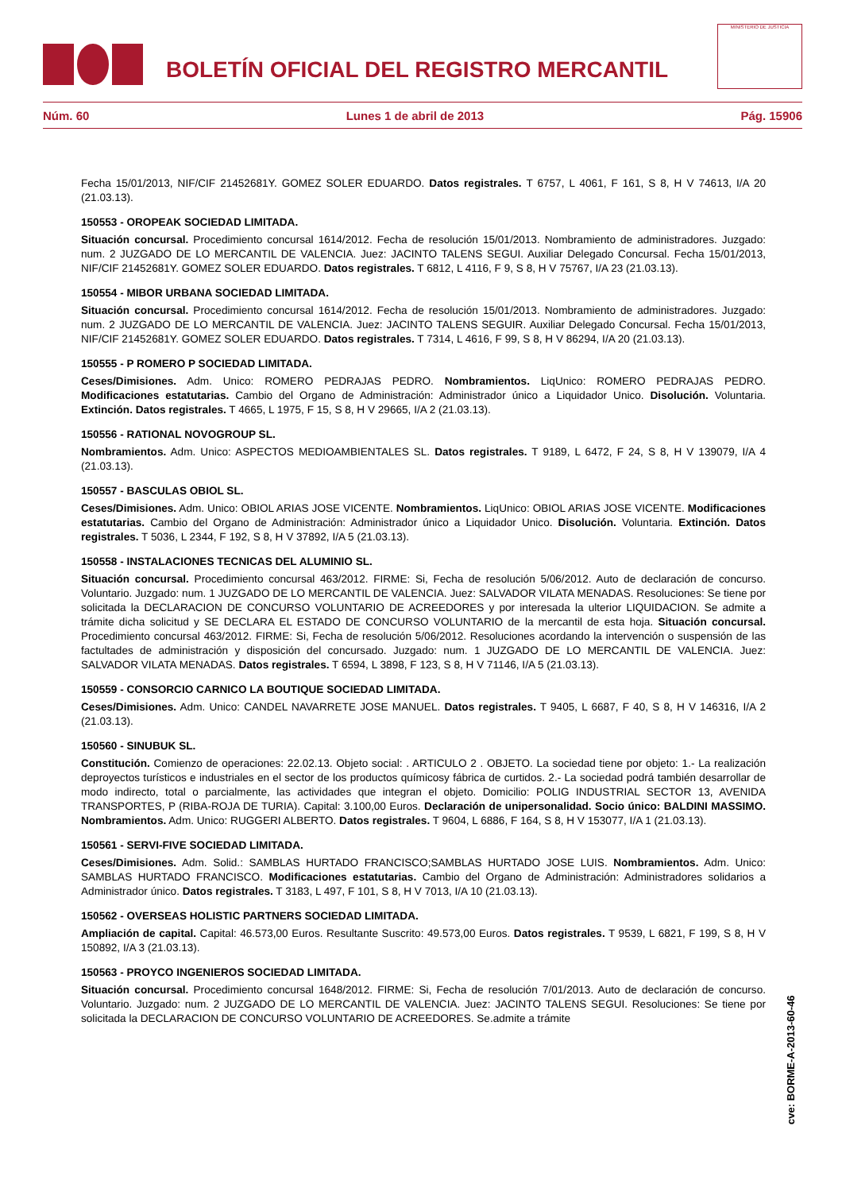BOLETÍN OFICIAL DEL REGISTRO MERCANTIL
MINISTERIO DE JUSTICIA
Núm. 60 Lunes 1 de abril de 2013 Pág. 15906
Fecha 15/01/2013, NIF/CIF 21452681Y. GOMEZ SOLER EDUARDO. Datos registrales. T 6757, L 4061, F 161, S 8, H V 74613, I/A 20 (21.03.13).
150553 - OROPEAK SOCIEDAD LIMITADA.
Situación concursal. Procedimiento concursal 1614/2012. Fecha de resolución 15/01/2013. Nombramiento de administradores. Juzgado: num. 2 JUZGADO DE LO MERCANTIL DE VALENCIA. Juez: JACINTO TALENS SEGUI. Auxiliar Delegado Concursal. Fecha 15/01/2013, NIF/CIF 21452681Y. GOMEZ SOLER EDUARDO. Datos registrales. T 6812, L 4116, F 9, S 8, H V 75767, I/A 23 (21.03.13).
150554 - MIBOR URBANA SOCIEDAD LIMITADA.
Situación concursal. Procedimiento concursal 1614/2012. Fecha de resolución 15/01/2013. Nombramiento de administradores. Juzgado: num. 2 JUZGADO DE LO MERCANTIL DE VALENCIA. Juez: JACINTO TALENS SEGUIR. Auxiliar Delegado Concursal. Fecha 15/01/2013, NIF/CIF 21452681Y. GOMEZ SOLER EDUARDO. Datos registrales. T 7314, L 4616, F 99, S 8, H V 86294, I/A 20 (21.03.13).
150555 - P ROMERO P SOCIEDAD LIMITADA.
Ceses/Dimisiones. Adm. Unico: ROMERO PEDRAJAS PEDRO. Nombramientos. LiqUnico: ROMERO PEDRAJAS PEDRO. Modificaciones estatutarias. Cambio del Organo de Administración: Administrador único a Liquidador Unico. Disolución. Voluntaria. Extinción. Datos registrales. T 4665, L 1975, F 15, S 8, H V 29665, I/A 2 (21.03.13).
150556 - RATIONAL NOVOGROUP SL.
Nombramientos. Adm. Unico: ASPECTOS MEDIOAMBIENTALES SL. Datos registrales. T 9189, L 6472, F 24, S 8, H V 139079, I/A 4 (21.03.13).
150557 - BASCULAS OBIOL SL.
Ceses/Dimisiones. Adm. Unico: OBIOL ARIAS JOSE VICENTE. Nombramientos. LiqUnico: OBIOL ARIAS JOSE VICENTE. Modificaciones estatutarias. Cambio del Organo de Administración: Administrador único a Liquidador Unico. Disolución. Voluntaria. Extinción. Datos registrales. T 5036, L 2344, F 192, S 8, H V 37892, I/A 5 (21.03.13).
150558 - INSTALACIONES TECNICAS DEL ALUMINIO SL.
Situación concursal. Procedimiento concursal 463/2012. FIRME: Si, Fecha de resolución 5/06/2012. Auto de declaración de concurso. Voluntario. Juzgado: num. 1 JUZGADO DE LO MERCANTIL DE VALENCIA. Juez: SALVADOR VILATA MENADAS. Resoluciones: Se tiene por solicitada la DECLARACION DE CONCURSO VOLUNTARIO DE ACREEDORES y por interesada la ulterior LIQUIDACION. Se admite a trámite dicha solicitud y SE DECLARA EL ESTADO DE CONCURSO VOLUNTARIO de la mercantil de esta hoja. Situación concursal. Procedimiento concursal 463/2012. FIRME: Si, Fecha de resolución 5/06/2012. Resoluciones acordando la intervención o suspensión de las factultades de administración y disposición del concursado. Juzgado: num. 1 JUZGADO DE LO MERCANTIL DE VALENCIA. Juez: SALVADOR VILATA MENADAS. Datos registrales. T 6594, L 3898, F 123, S 8, H V 71146, I/A 5 (21.03.13).
150559 - CONSORCIO CARNICO LA BOUTIQUE SOCIEDAD LIMITADA.
Ceses/Dimisiones. Adm. Unico: CANDEL NAVARRETE JOSE MANUEL. Datos registrales. T 9405, L 6687, F 40, S 8, H V 146316, I/A 2 (21.03.13).
150560 - SINUBUK SL.
Constitución. Comienzo de operaciones: 22.02.13. Objeto social: . ARTICULO 2 . OBJETO. La sociedad tiene por objeto: 1.- La realización deproyectos turísticos e industriales en el sector de los productos químicosy fábrica de curtidos. 2.- La sociedad podrá también desarrollar de modo indirecto, total o parcialmente, las actividades que integran el objeto. Domicilio: POLIG INDUSTRIAL SECTOR 13, AVENIDA TRANSPORTES, P (RIBA-ROJA DE TURIA). Capital: 3.100,00 Euros. Declaración de unipersonalidad. Socio único: BALDINI MASSIMO. Nombramientos. Adm. Unico: RUGGERI ALBERTO. Datos registrales. T 9604, L 6886, F 164, S 8, H V 153077, I/A 1 (21.03.13).
150561 - SERVI-FIVE SOCIEDAD LIMITADA.
Ceses/Dimisiones. Adm. Solid.: SAMBLAS HURTADO FRANCISCO;SAMBLAS HURTADO JOSE LUIS. Nombramientos. Adm. Unico: SAMBLAS HURTADO FRANCISCO. Modificaciones estatutarias. Cambio del Organo de Administración: Administradores solidarios a Administrador único. Datos registrales. T 3183, L 497, F 101, S 8, H V 7013, I/A 10 (21.03.13).
150562 - OVERSEAS HOLISTIC PARTNERS SOCIEDAD LIMITADA.
Ampliación de capital. Capital: 46.573,00 Euros. Resultante Suscrito: 49.573,00 Euros. Datos registrales. T 9539, L 6821, F 199, S 8, H V 150892, I/A 3 (21.03.13).
150563 - PROYCO INGENIEROS SOCIEDAD LIMITADA.
Situación concursal. Procedimiento concursal 1648/2012. FIRME: Si, Fecha de resolución 7/01/2013. Auto de declaración de concurso. Voluntario. Juzgado: num. 2 JUZGADO DE LO MERCANTIL DE VALENCIA. Juez: JACINTO TALENS SEGUI. Resoluciones: Se tiene por solicitada la DECLARACION DE CONCURSO VOLUNTARIO DE ACREEDORES. Se.admite a trámite
cve: BORME-A-2013-60-46